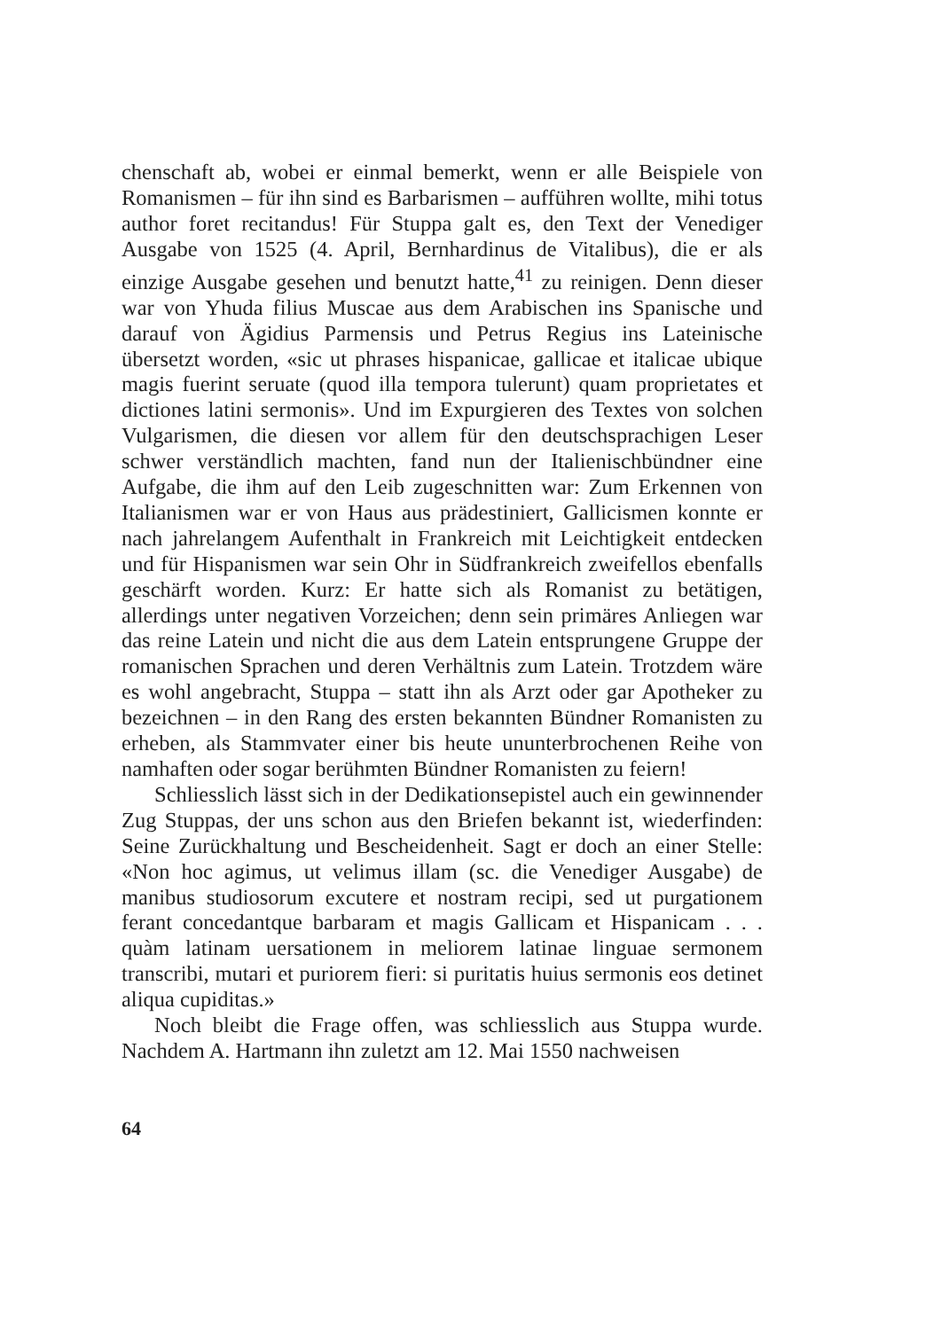chenschaft ab, wobei er einmal bemerkt, wenn er alle Beispiele von Romanismen – für ihn sind es Barbarismen – aufführen wollte, mihi totus author foret recitandus! Für Stuppa galt es, den Text der Venediger Ausgabe von 1525 (4. April, Bernhardinus de Vitalibus), die er als einzige Ausgabe gesehen und benutzt hatte,<sup>41</sup> zu reinigen. Denn dieser war von Yhuda filius Muscae aus dem Arabischen ins Spanische und darauf von Ägidius Parmensis und Petrus Regius ins Lateinische übersetzt worden, «sic ut phrases hispanicae, gallicae et italicae ubique magis fuerint seruate (quod illa tempora tulerunt) quam proprietates et dictiones latini sermonis». Und im Expurgieren des Textes von solchen Vulgarismen, die diesen vor allem für den deutschsprachigen Leser schwer verständlich machten, fand nun der Italienischbündner eine Aufgabe, die ihm auf den Leib zugeschnitten war: Zum Erkennen von Italianismen war er von Haus aus prädestiniert, Gallicismen konnte er nach jahrelangem Aufenthalt in Frankreich mit Leichtigkeit entdecken und für Hispanismen war sein Ohr in Südfrankreich zweifellos ebenfalls geschärft worden. Kurz: Er hatte sich als Romanist zu betätigen, allerdings unter negativen Vorzeichen; denn sein primäres Anliegen war das reine Latein und nicht die aus dem Latein entsprungene Gruppe der romanischen Sprachen und deren Verhältnis zum Latein. Trotzdem wäre es wohl angebracht, Stuppa – statt ihn als Arzt oder gar Apotheker zu bezeichnen – in den Rang des ersten bekannten Bündner Romanisten zu erheben, als Stammvater einer bis heute ununterbrochenen Reihe von namhaften oder sogar berühmten Bündner Romanisten zu feiern!
Schliesslich lässt sich in der Dedikationsepistel auch ein gewinnender Zug Stuppas, der uns schon aus den Briefen bekannt ist, wiederfinden: Seine Zurückhaltung und Bescheidenheit. Sagt er doch an einer Stelle: «Non hoc agimus, ut velimus illam (sc. die Venediger Ausgabe) de manibus studiosorum excutere et nostram recipi, sed ut purgationem ferant concedantque barbaram et magis Gallicam et Hispanicam . . . quàm latinam uersationem in meliorem latinae linguae sermonem transcribi, mutari et puriorem fieri: si puritatis huius sermonis eos detinet aliqua cupiditas.»
Noch bleibt die Frage offen, was schliesslich aus Stuppa wurde. Nachdem A. Hartmann ihn zuletzt am 12. Mai 1550 nachweisen
64